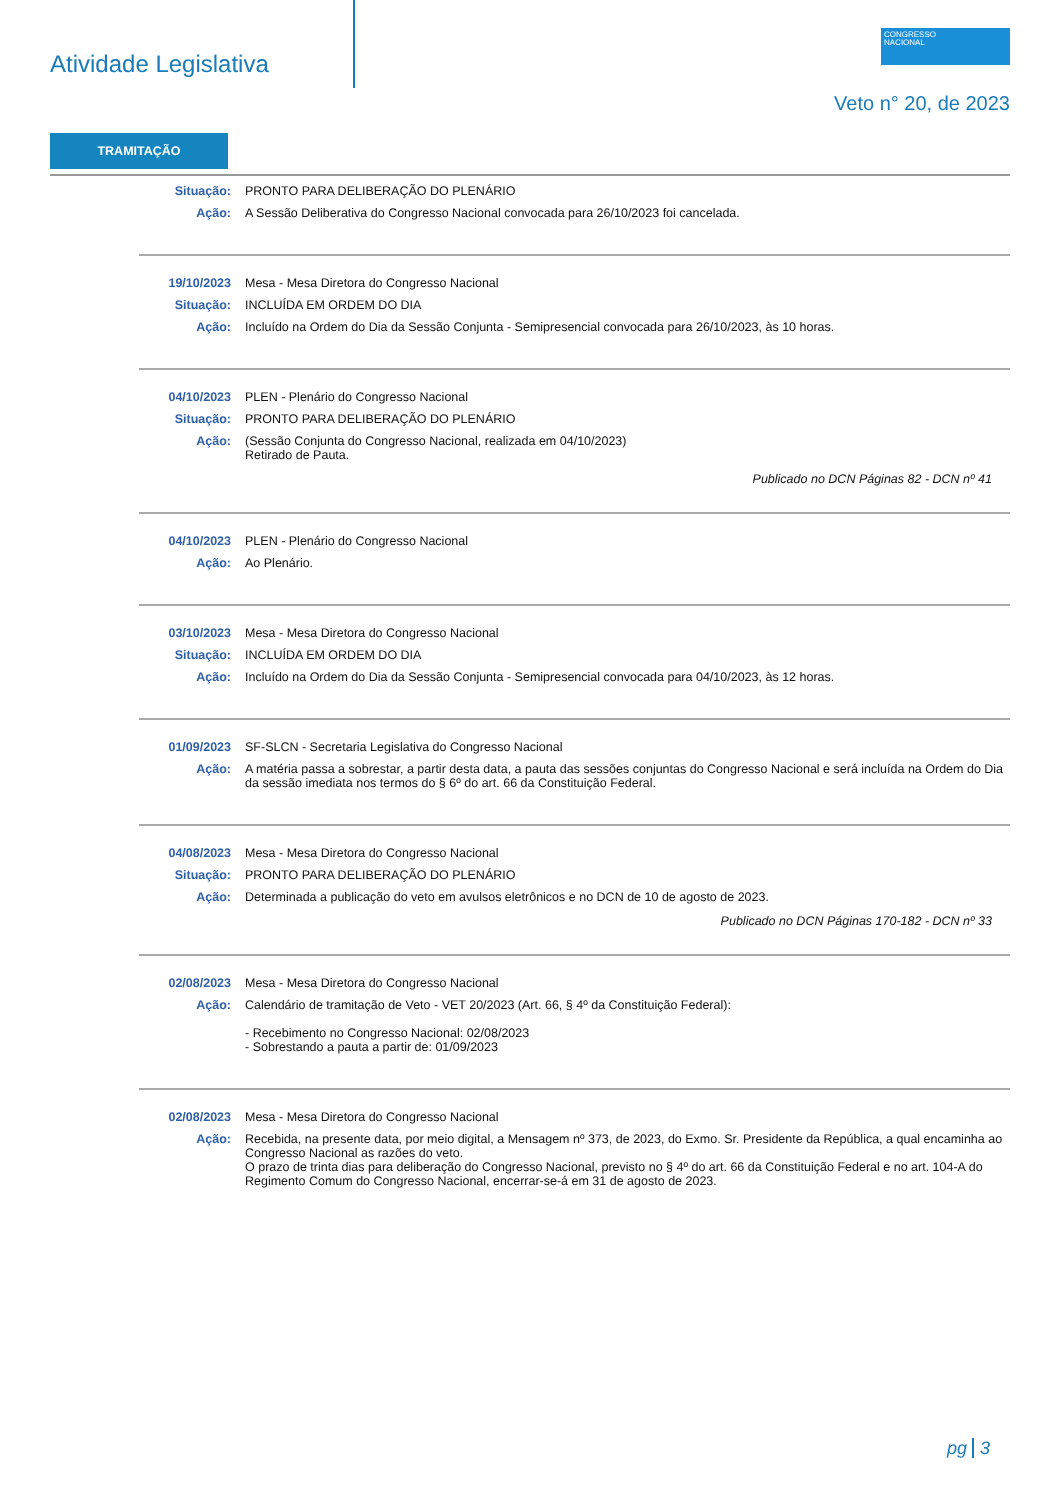Atividade Legislativa
CONGRESSO
NACIONAL
Veto n° 20, de 2023
TRAMITAÇÃO
Situação: PRONTO PARA DELIBERAÇÃO DO PLENÁRIO
Ação: A Sessão Deliberativa do Congresso Nacional convocada para 26/10/2023 foi cancelada.
19/10/2023 Mesa - Mesa Diretora do Congresso Nacional
Situação: INCLUÍDA EM ORDEM DO DIA
Ação: Incluído na Ordem do Dia da Sessão Conjunta - Semipresencial convocada para 26/10/2023, às 10 horas.
04/10/2023 PLEN - Plenário do Congresso Nacional
Situação: PRONTO PARA DELIBERAÇÃO DO PLENÁRIO
Ação: (Sessão Conjunta do Congresso Nacional, realizada em 04/10/2023)
Retirado de Pauta.
Publicado no DCN Páginas 82 - DCN nº 41
04/10/2023 PLEN - Plenário do Congresso Nacional
Ação: Ao Plenário.
03/10/2023 Mesa - Mesa Diretora do Congresso Nacional
Situação: INCLUÍDA EM ORDEM DO DIA
Ação: Incluído na Ordem do Dia da Sessão Conjunta - Semipresencial convocada para 04/10/2023, às 12 horas.
01/09/2023 SF-SLCN - Secretaria Legislativa do Congresso Nacional
Ação: A matéria passa a sobrestar, a partir desta data, a pauta das sessões conjuntas do Congresso Nacional e será incluída na Ordem do Dia da sessão imediata nos termos do § 6º do art. 66 da Constituição Federal.
04/08/2023 Mesa - Mesa Diretora do Congresso Nacional
Situação: PRONTO PARA DELIBERAÇÃO DO PLENÁRIO
Ação: Determinada a publicação do veto em avulsos eletrônicos e no DCN de 10 de agosto de 2023.
Publicado no DCN Páginas 170-182 - DCN nº 33
02/08/2023 Mesa - Mesa Diretora do Congresso Nacional
Ação: Calendário de tramitação de Veto - VET 20/2023 (Art. 66, § 4º da Constituição Federal):
- Recebimento no Congresso Nacional: 02/08/2023
- Sobrestando a pauta a partir de: 01/09/2023
02/08/2023 Mesa - Mesa Diretora do Congresso Nacional
Ação: Recebida, na presente data, por meio digital, a Mensagem nº 373, de 2023, do Exmo. Sr. Presidente da República, a qual encaminha ao Congresso Nacional as razões do veto.
O prazo de trinta dias para deliberação do Congresso Nacional, previsto no § 4º do art. 66 da Constituição Federal e no art. 104-A do Regimento Comum do Congresso Nacional, encerrar-se-á em 31 de agosto de 2023.
pg 3